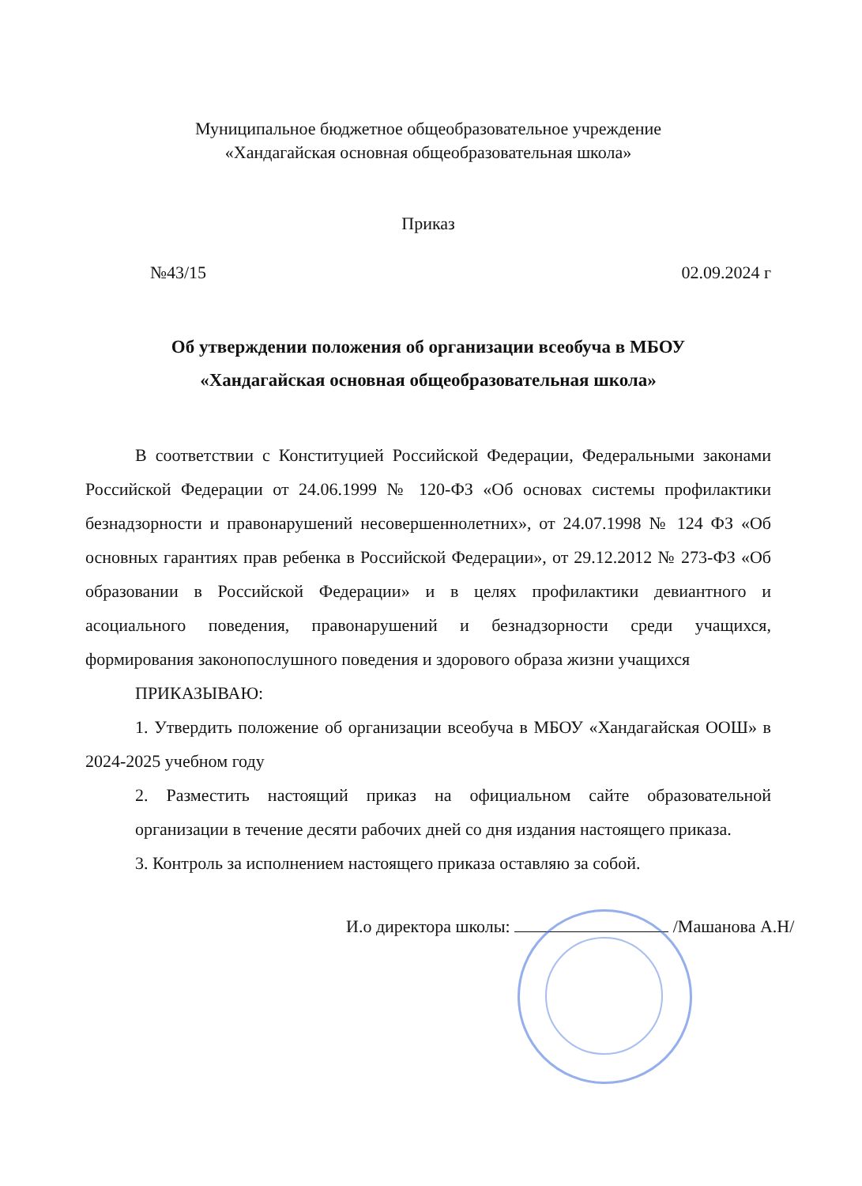Муниципальное бюджетное общеобразовательное учреждение
«Хандагайская основная общеобразовательная школа»
Приказ
№43/15 02.09.2024 г
Об утверждении положения об организации всеобуча в МБОУ
«Хандагайская основная общеобразовательная школа»
В соответствии с Конституцией Российской Федерации, Федеральными законами Российской Федерации от 24.06.1999 № 120-ФЗ «Об основах системы профилактики безнадзорности и правонарушений несовершеннолетних», от 24.07.1998 № 124 ФЗ «Об основных гарантиях прав ребенка в Российской Федерации», от 29.12.2012 № 273-ФЗ «Об образовании в Российской Федерации» и в целях профилактики девиантного и асоциального поведения, правонарушений и безнадзорности среди учащихся, формирования законопослушного поведения и здорового образа жизни учащихся
ПРИКАЗЫВАЮ:
1. Утвердить положение об организации всеобуча в МБОУ «Хандагайская ООШ» в 2024-2025 учебном году
2. Разместить настоящий приказ на официальном сайте образовательной организации в течение десяти рабочих дней со дня издания настоящего приказа.
3. Контроль за исполнением настоящего приказа оставляю за собой.
И.о директора школы: /Машанова А.Н/